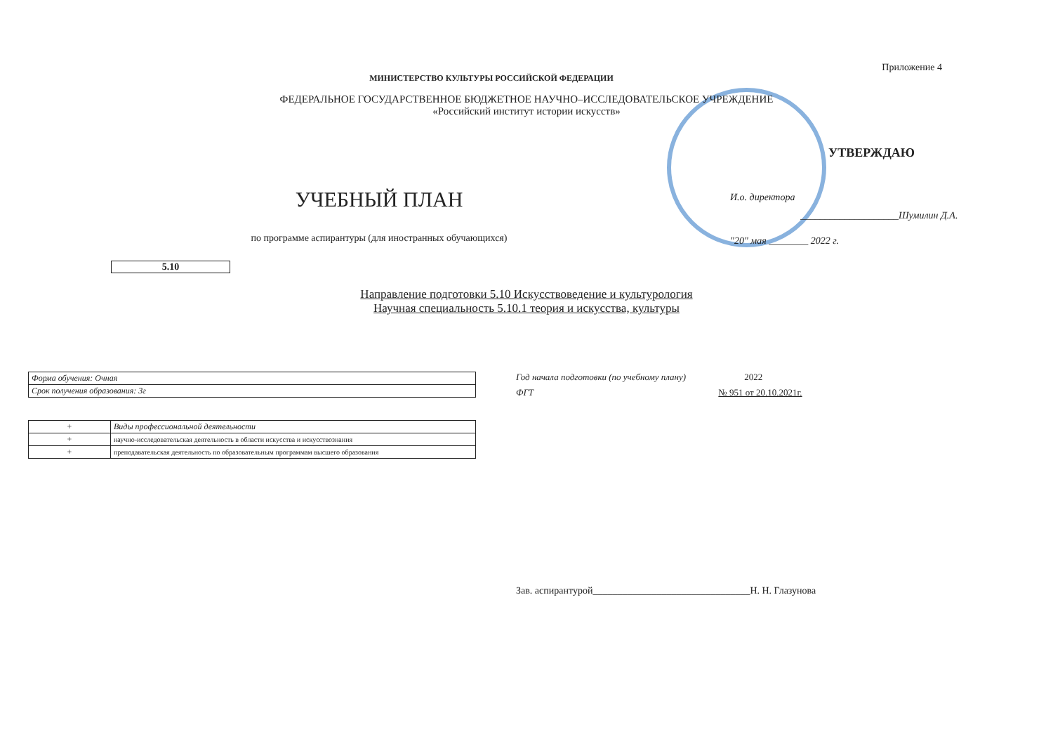Приложение 4
МИНИСТЕРСТВО КУЛЬТУРЫ РОССИЙСКОЙ ФЕДЕРАЦИИ
ФЕДЕРАЛЬНОЕ ГОСУДАРСТВЕННОЕ БЮДЖЕТНОЕ НАУЧНО–ИССЛЕДОВАТЕЛЬСКОЕ УЧРЕЖДЕНИЕ
«Российский институт истории искусств»
УЧЕБНЫЙ ПЛАН
по программе аспирантуры (для иностранных обучающихся)
УТВЕРЖДАЮ
И.о. директора
____________________Шумилин Д.А.
"20" мая ________ 2022 г.
5.10
Направление подготовки 5.10 Искусствоведение и культурология
Научная специальность 5.10.1 теория и искусства, культуры
| Форма обучения: Очная |
| Срок получения образования: 3г |
| + | Виды профессиональной деятельности |
| + | научно-исследовательская деятельность в области искусства и искусствознания |
| + | преподавательская деятельность по образовательным программам высшего образования |
Год начала подготовки (по учебному плану) 2022
ФГТ № 951 от 20.10.2021г.
Зав. аспирантурой________________________________Н. Н. Глазунова